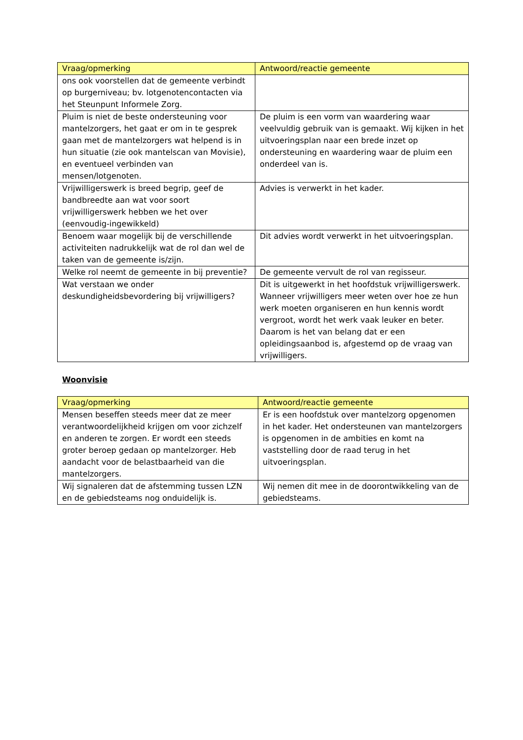| Vraag/opmerking | Antwoord/reactie gemeente |
| --- | --- |
| ons ook voorstellen dat de gemeente verbindt op burgerniveau; bv. lotgenotencontacten via het Steunpunt Informele Zorg. | |
| Pluim is niet de beste ondersteuning voor mantelzorgers, het gaat er om in te gesprek gaan met de mantelzorgers wat helpend is in hun situatie (zie ook mantelscan van Movisie), en eventueel verbinden van mensen/lotgenoten. | De pluim is een vorm van waardering waar veelvuldig gebruik van is gemaakt. Wij kijken in het uitvoeringsplan naar een brede inzet op ondersteuning en waardering waar de pluim een onderdeel van is. |
| Vrijwilligerswerk is breed begrip, geef de bandbreedte aan wat voor soort vrijwilligerswerk hebben we het over (eenvoudig-ingewikkeld) | Advies is verwerkt in het kader. |
| Benoem waar mogelijk bij de verschillende activiteiten nadrukkelijk wat de rol dan wel de taken van de gemeente is/zijn. | Dit advies wordt verwerkt in het uitvoeringsplan. |
| Welke rol neemt de gemeente in bij preventie? | De gemeente vervult de rol van regisseur. |
| Wat verstaan we onder deskundigheidsbevordering bij vrijwilligers? | Dit is uitgewerkt in het hoofdstuk vrijwilligerswerk. Wanneer vrijwilligers meer weten over hoe ze hun werk moeten organiseren en hun kennis wordt vergroot, wordt het werk vaak leuker en beter. Daarom is het van belang dat er een opleidingsaanbod is, afgestemd op de vraag van vrijwilligers. |
Woonvisie
| Vraag/opmerking | Antwoord/reactie gemeente |
| --- | --- |
| Mensen beseffen steeds meer dat ze meer verantwoordelijkheid krijgen om voor zichzelf en anderen te zorgen. Er wordt een steeds groter beroep gedaan op mantelzorger. Heb aandacht voor de belastbaarheid van die mantelzorgers. | Er is een hoofdstuk over mantelzorg opgenomen in het kader. Het ondersteunen van mantelzorgers is opgenomen in de ambities en komt na vaststelling door de raad terug in het uitvoeringsplan. |
| Wij signaleren dat de afstemming tussen LZN en de gebiedsteams nog onduidelijk is. | Wij nemen dit mee in de doorontwikkeling van de gebiedsteams. |